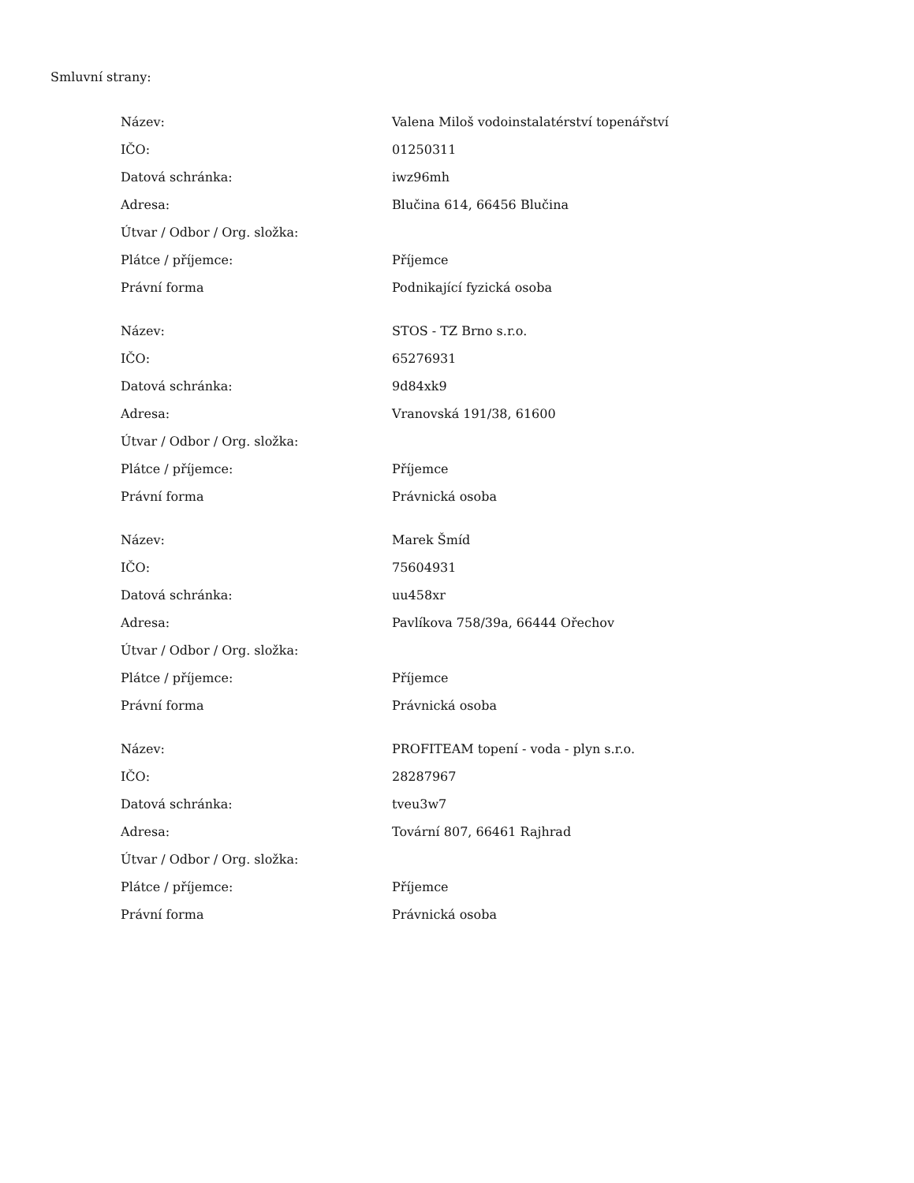Smluvní strany:
| Název: | Valena Miloš vodoinstalatérství topenářství |
| IČO: | 01250311 |
| Datová schránka: | iwz96mh |
| Adresa: | Blučina 614, 66456 Blučina |
| Útvar / Odbor / Org. složka: | |
| Plátce / příjemce: | Příjemce |
| Právní forma | Podnikající fyzická osoba |
| Název: | STOS - TZ Brno s.r.o. |
| IČO: | 65276931 |
| Datová schránka: | 9d84xk9 |
| Adresa: | Vranovská 191/38, 61600 |
| Útvar / Odbor / Org. složka: | |
| Plátce / příjemce: | Příjemce |
| Právní forma | Právnická osoba |
| Název: | Marek Šmíd |
| IČO: | 75604931 |
| Datová schránka: | uu458xr |
| Adresa: | Pavlíkova 758/39a, 66444 Ořechov |
| Útvar / Odbor / Org. složka: | |
| Plátce / příjemce: | Příjemce |
| Právní forma | Právnická osoba |
| Název: | PROFITEAM topení - voda - plyn s.r.o. |
| IČO: | 28287967 |
| Datová schránka: | tveu3w7 |
| Adresa: | Tovární 807, 66461 Rajhrad |
| Útvar / Odbor / Org. složka: | |
| Plátce / příjemce: | Příjemce |
| Právní forma | Právnická osoba |